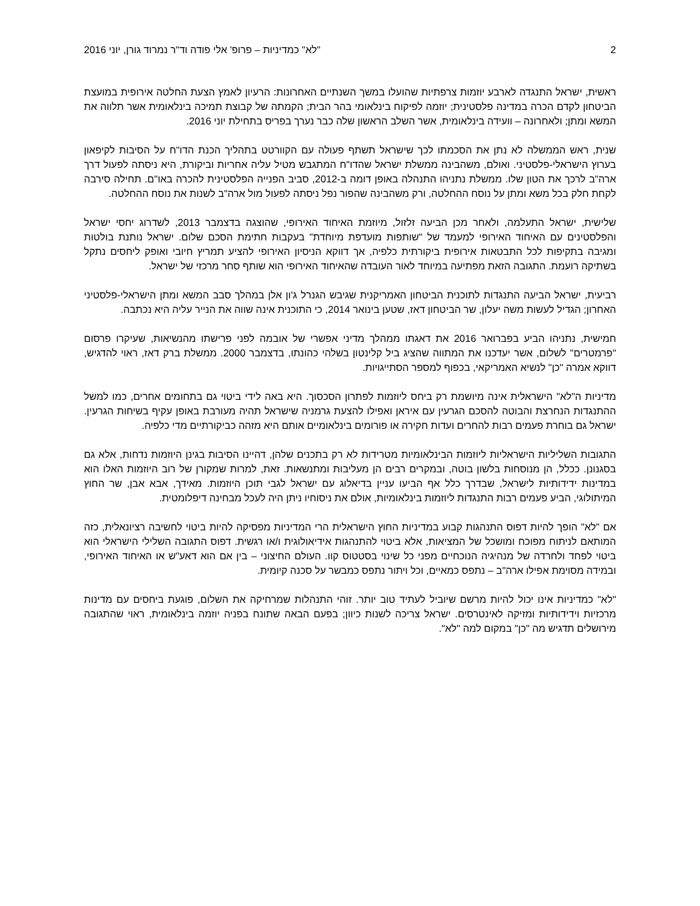2 "לא" כמדיניות – פרופ' אלי פודה וד"ר נמרוד גורן, יוני 2016
ראשית, ישראל התנגדה לארבע יוזמות צרפתיות שהועלו במשך השנתיים האחרונות: הרעיון לאמץ הצעת החלטה אירופית במועצת הביטחון לקדם הכרה במדינה פלסטינית; יוזמה לפיקוח בינלאומי בהר הבית; הקמתה של קבוצת תמיכה בינלאומית אשר תלווה את המשא ומתן; ולאחרונה – וועידה בינלאומית, אשר השלב הראשון שלה כבר נערך בפריס בתחילת יוני 2016.
שנית, ראש הממשלה לא נתן את הסכמתו לכך שישראל תשתף פעולה עם הקוורטט בתהליך הכנת הדו"ח על הסיבות לקיפאון בערוץ הישראלי-פלסטיני. ואולם, משהבינה ממשלת ישראל שהדו"ח המתגבש מטיל עליה אחריות וביקורת, היא ניסתה לפעול דרך ארה"ב לרכך את הטון שלו. ממשלת נתניהו התנהלה באופן דומה ב-2012, סביב הפנייה הפלסטינית להכרה באו"ם. תחילה סירבה לקחת חלק בכל משא ומתן על נוסח ההחלטה, ורק משהבינה שהפור נפל ניסתה לפעול מול ארה"ב לשנות את נוסח ההחלטה.
שלישית, ישראל התעלמה, ולאחר מכן הביעה זלזול, מיוזמת האיחוד האירופי, שהוצגה בדצמבר 2013, לשדרוג יחסי ישראל והפלסטינים עם האיחוד האירופי למעמד של "שותפות מועדפת מיוחדת" בעקבות חתימת הסכם שלום. ישראל נותנת בולטות ומגיבה בתקיפות לכל התבטאות אירופית ביקורתית כלפיה, אך דווקא הניסיון האירופי להציע תמריץ חיובי ואופק ליחסים נתקל בשתיקה רועמת. התגובה הזאת מפתיעה במיוחד לאור העובדה שהאיחוד האירופי הוא שותף סחר מרכזי של ישראל.
רביעית, ישראל הביעה התנגדות לתוכנית הביטחון האמריקנית שגיבש הגנרל ג'ון אלן במהלך סבב המשא ומתן הישראלי-פלסטיני האחרון; הגדיל לעשות משה יעלון, שר הביטחון דאז, שטען בינואר 2014, כי התוכנית אינה שווה את הנייר עליה היא נכתבה.
חמישית, נתניהו הביע בפברואר 2016 את דאגתו ממהלך מדיני אפשרי של אובמה לפני פרישתו מהנשיאות, שעיקרו פרסום "פרמטרים" לשלום, אשר יעדכנו את המתווה שהציג ביל קלינטון בשלהי כהונתו, בדצמבר 2000. ממשלת ברק דאז, ראוי להדגיש, דווקא אמרה "כן" לנשיא האמריקאי, בכפוף למספר הסתייגויות.
מדיניות ה"לא" הישראלית אינה מיושמת רק ביחס ליוזמות לפתרון הסכסוך. היא באה לידי ביטוי גם בתחומים אחרים, כמו למשל ההתנגדות הנחרצת והבוטה להסכם הגרעין עם איראן ואפילו להצעת גרמניה שישראל תהיה מעורבת באופן עקיף בשיחות הגרעין. ישראל גם בוחרת פעמים רבות להחרים ועדות חקירה או פורומים בינלאומיים אותם היא מזהה כביקורתיים מדי כלפיה.
התגובות השליליות הישראליות ליוזמות הבינלאומיות מטרידות לא רק בתכנים שלהן, דהיינו הסיבות בגינן היוזמות נדחות, אלא גם בסגנונן. ככלל, הן מנוסחות בלשון בוטה, ובמקרים רבים הן מעליבות ומתנשאות. זאת, למרות שמקורן של רוב היוזמות האלו הוא במדינות ידידותיות לישראל, שבדרך כלל אף הביעו עניין בדיאלוג עם ישראל לגבי תוכן היוזמות. מאידך, אבא אבן, שר החוץ המיתולוגי, הביע פעמים רבות התנגדות ליוזמות בינלאומיות, אולם את ניסוחיו ניתן היה לעכל מבחינה דיפלומטית.
אם "לא" הופך להיות דפוס התנהגות קבוע במדיניות החוץ הישראלית הרי המדיניות מפסיקה להיות ביטוי לחשיבה רציונאלית, כזה המותאם לניתוח מפוכח ומושכל של המציאות, אלא ביטוי להתנהגות אידיאולוגית ו/או רגשית. דפוס התגובה השלילי הישראלי הוא ביטוי לפחד ולחרדה של מנהיגיה הנוכחיים מפני כל שינוי בסטטוס קוו. העולם החיצוני – בין אם הוא דאע"ש או האיחוד האירופי, ובמידה מסוימת אפילו ארה"ב – נתפס כמאיים, וכל ויתור נתפס כמבשר על סכנה קיומית.
"לא" כמדיניות אינו יכול להיות מרשם שיוביל לעתיד טוב יותר. זוהי התנהלות שמרחיקה את השלום, פוגעת ביחסים עם מדינות מרכזיות וידידותיות ומזיקה לאינטרסים. ישראל צריכה לשנות כיוון; בפעם הבאה שתונח בפניה יוזמה בינלאומית, ראוי שהתגובה מירושלים תדגיש מה "כן" במקום למה "לא".